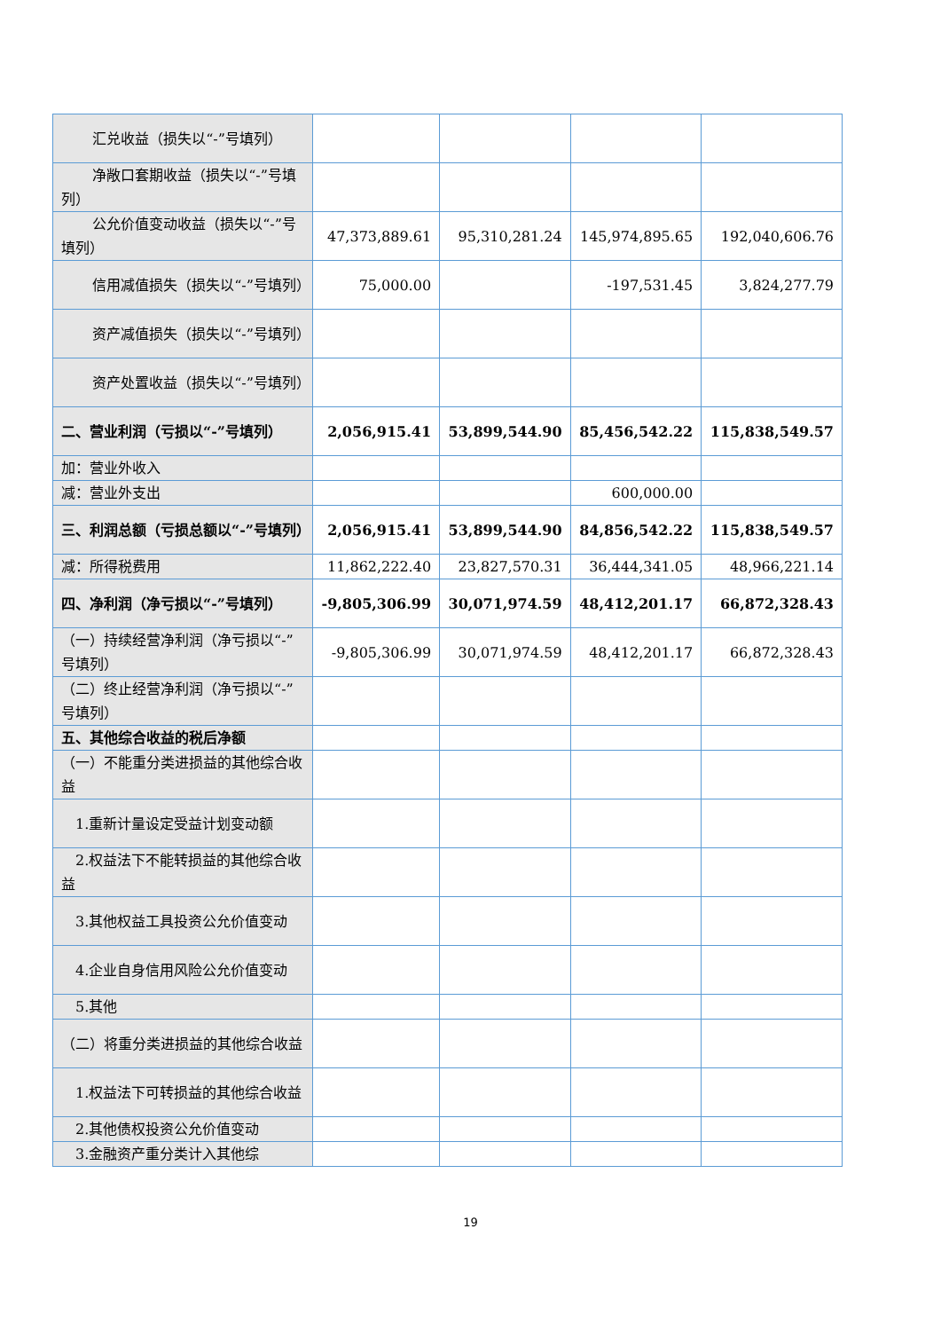| 汇兑收益（损失以“-”号填列） | | | | |
| 净敞口套期收益（损失以“-”号填列） | | | | |
| 公允价值变动收益（损失以“-”号填列） | 47,373,889.61 | 95,310,281.24 | 145,974,895.65 | 192,040,606.76 |
| 信用减值损失（损失以“-”号填列） | 75,000.00 | | -197,531.45 | 3,824,277.79 |
| 资产减值损失（损失以“-”号填列） | | | | |
| 资产处置收益（损失以“-”号填列） | | | | |
| 二、营业利润（亏损以“-”号填列） | 2,056,915.41 | 53,899,544.90 | 85,456,542.22 | 115,838,549.57 |
| 加：营业外收入 | | | | |
| 减：营业外支出 | | | 600,000.00 | |
| 三、利润总额（亏损总额以“-”号填列） | 2,056,915.41 | 53,899,544.90 | 84,856,542.22 | 115,838,549.57 |
| 减：所得税费用 | 11,862,222.40 | 23,827,570.31 | 36,444,341.05 | 48,966,221.14 |
| 四、净利润（净亏损以“-”号填列） | -9,805,306.99 | 30,071,974.59 | 48,412,201.17 | 66,872,328.43 |
| （一）持续经营净利润（净亏损以“-”号填列） | -9,805,306.99 | 30,071,974.59 | 48,412,201.17 | 66,872,328.43 |
| （二）终止经营净利润（净亏损以“-”号填列） | | | | |
| 五、其他综合收益的税后净额 | | | | |
| （一）不能重分类进损益的其他综合收益 | | | | |
| 1.重新计量设定受益计划变动额 | | | | |
| 2.权益法下不能转损益的其他综合收益 | | | | |
| 3.其他权益工具投资公允价值变动 | | | | |
| 4.企业自身信用风险公允价值变动 | | | | |
| 5.其他 | | | | |
| （二）将重分类进损益的其他综合收益 | | | | |
| 1.权益法下可转损益的其他综合收益 | | | | |
| 2.其他债权投资公允价值变动 | | | | |
| 3.金融资产重分类计入其他综 | | | | |
19